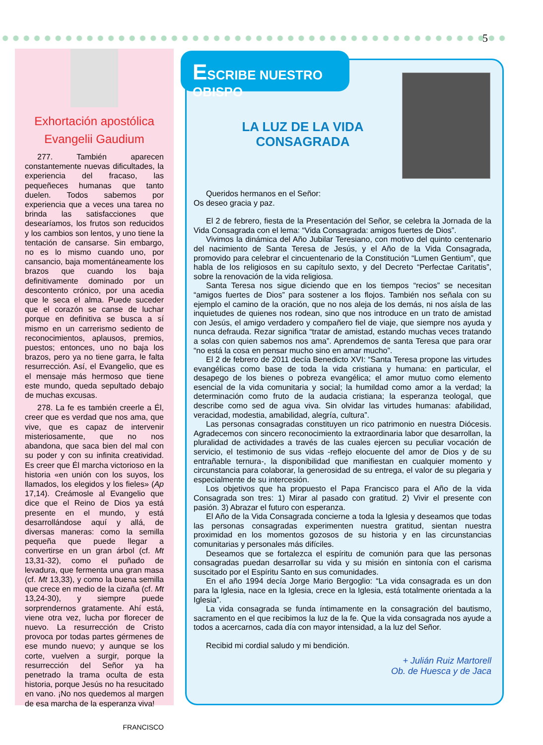5
Exhortación apostólica
Evangelii Gaudium
277. También aparecen constantemente nuevas dificultades, la experiencia del fracaso, las pequeñeces humanas que tanto duelen. Todos sabemos por experiencia que a veces una tarea no brinda las satisfacciones que desearíamos, los frutos son reducidos y los cambios son lentos, y uno tiene la tentación de cansarse. Sin embargo, no es lo mismo cuando uno, por cansancio, baja momentáneamente los brazos que cuando los baja definitivamente dominado por un descontento crónico, por una acedia que le seca el alma. Puede suceder que el corazón se canse de luchar porque en definitiva se busca a sí mismo en un carrerismo sediento de reconocimientos, aplausos, premios, puestos; entonces, uno no baja los brazos, pero ya no tiene garra, le falta resurrección. Así, el Evangelio, que es el mensaje más hermoso que tiene este mundo, queda sepultado debajo de muchas excusas.
278. La fe es también creerle a Él, creer que es verdad que nos ama, que vive, que es capaz de intervenir misteriosamente, que no nos abandona, que saca bien del mal con su poder y con su infinita creatividad. Es creer que Él marcha victorioso en la historia «en unión con los suyos, los llamados, los elegidos y los fieles» (Ap 17,14). Creámosle al Evangelio que dice que el Reino de Dios ya está presente en el mundo, y está desarrollándose aquí y allá, de diversas maneras: como la semilla pequeña que puede llegar a convertirse en un gran árbol (cf. Mt 13,31-32), como el puñado de levadura, que fermenta una gran masa (cf. Mt 13,33), y como la buena semilla que crece en medio de la cizaña (cf. Mt 13,24-30), y siempre puede sorprendernos gratamente. Ahí está, viene otra vez, lucha por florecer de nuevo. La resurrección de Cristo provoca por todas partes gérmenes de ese mundo nuevo; y aunque se los corte, vuelven a surgir, porque la resurrección del Señor ya ha penetrado la trama oculta de esta historia, porque Jesús no ha resucitado en vano. ¡No nos quedemos al margen de esa marcha de la esperanza viva!
FRANCISCO
Queridos hermanos en el Señor:
Os deseo gracia y paz.
El 2 de febrero, fiesta de la Presentación del Señor, se celebra la Jornada de la Vida Consagrada con el lema: “Vida Consagrada: amigos fuertes de Dios”.
Vivimos la dinámica del Año Jubilar Teresiano, con motivo del quinto centenario del nacimiento de Santa Teresa de Jesús, y el Año de la Vida Consagrada, promovido para celebrar el cincuentenario de la Constitución “Lumen Gentium”, que habla de los religiosos en su capítulo sexto, y del Decreto “Perfectae Caritatis”, sobre la renovación de la vida religiosa.
Santa Teresa nos sigue diciendo que en los tiempos “recios” se necesitan “amigos fuertes de Dios” para sostener a los flojos. También nos señala con su ejemplo el camino de la oración, que no nos aleja de los demás, ni nos aísla de las inquietudes de quienes nos rodean, sino que nos introduce en un trato de amistad con Jesús, el amigo verdadero y compañero fiel de viaje, que siempre nos ayuda y nunca defrauda. Rezar significa “tratar de amistad, estando muchas veces tratando a solas con quien sabemos nos ama”. Aprendemos de santa Teresa que para orar “no está la cosa en pensar mucho sino en amar mucho”.
El 2 de febrero de 2011 decía Benedicto XVI: “Santa Teresa propone las virtudes evangélicas como base de toda la vida cristiana y humana: en particular, el desapego de los bienes o pobreza evangélica; el amor mutuo como elemento esencial de la vida comunitaria y social; la humildad como amor a la verdad; la determinación como fruto de la audacia cristiana; la esperanza teologal, que describe como sed de agua viva. Sin olvidar las virtudes humanas: afabilidad, veracidad, modestia, amabilidad, alegría, cultura”.
Las personas consagradas constituyen un rico patrimonio en nuestra Diócesis. Agradecemos con sincero reconocimiento la extraordinaria labor que desarrollan, la pluralidad de actividades a través de las cuales ejercen su peculiar vocación de servicio, el testimonio de sus vidas -reflejo elocuente del amor de Dios y de su entrañable ternura-, la disponibilidad que manifiestan en cualquier momento y circunstancia para colaborar, la generosidad de su entrega, el valor de su plegaria y especialmente de su intercesión.
Los objetivos que ha propuesto el Papa Francisco para el Año de la vida Consagrada son tres: 1) Mirar al pasado con gratitud. 2) Vivir el presente con pasión. 3) Abrazar el futuro con esperanza.
El Año de la Vida Consagrada concierne a toda la Iglesia y deseamos que todas las personas consagradas experimenten nuestra gratitud, sientan nuestra proximidad en los momentos gozosos de su historia y en las circunstancias comunitarias y personales más difíciles.
Deseamos que se fortalezca el espíritu de comunión para que las personas consagradas puedan desarrollar su vida y su misión en sintonía con el carisma suscitado por el Espíritu Santo en sus comunidades.
En el año 1994 decía Jorge Mario Bergoglio: “La vida consagrada es un don para la Iglesia, nace en la Iglesia, crece en la Iglesia, está totalmente orientada a la Iglesia”.
La vida consagrada se funda íntimamente en la consagración del bautismo, sacramento en el que recibimos la luz de la fe. Que la vida consagrada nos ayude a todos a acercarnos, cada día con mayor intensidad, a la luz del Señor.
Recibid mi cordial saludo y mi bendición.
+ Julián Ruiz Martorell
Ob. de Huesca y de Jaca
ESCRIBE NUESTRO OBISPO
LA LUZ DE LA VIDA CONSAGRADA